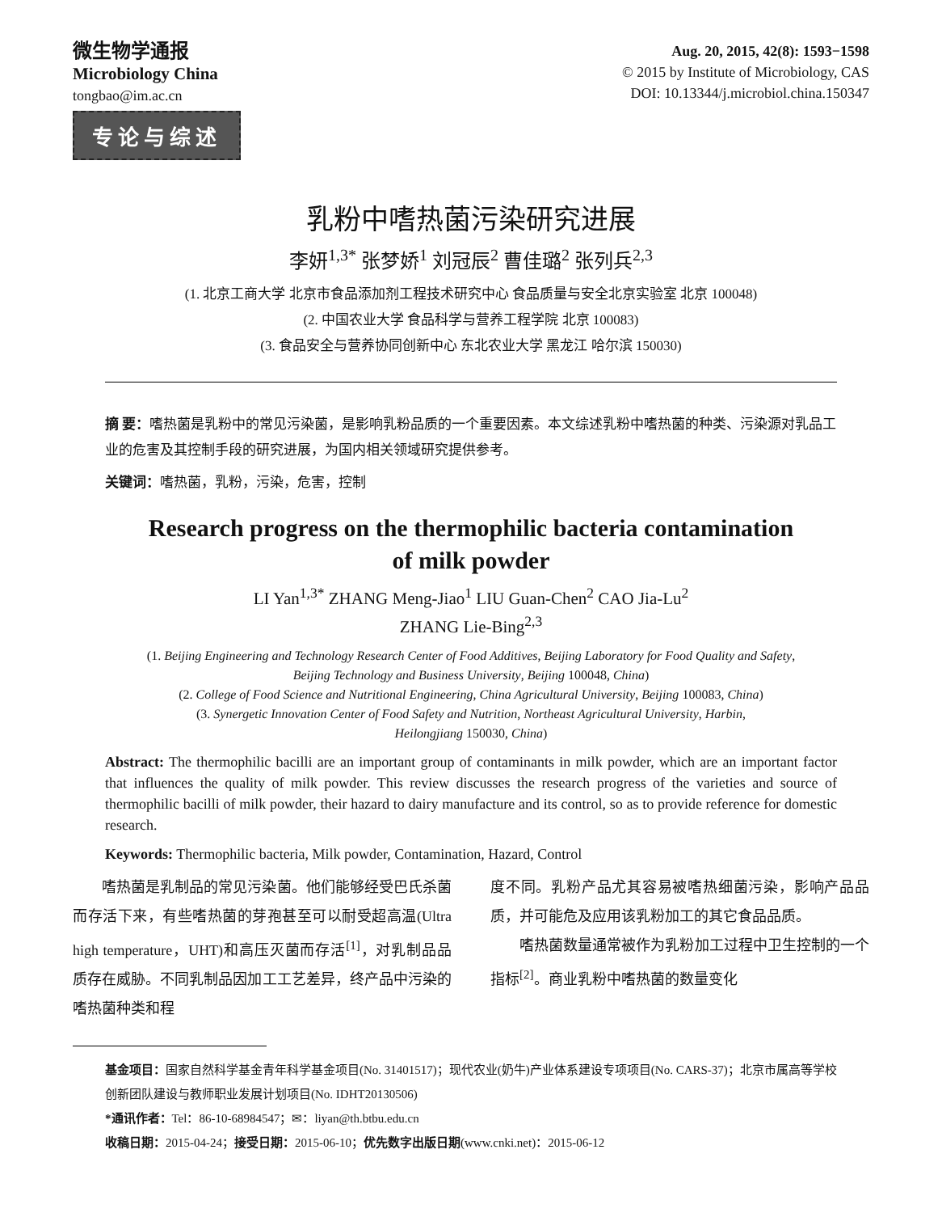微生物学通报
Microbiology China
tongbao@im.ac.cn
Aug. 20, 2015, 42(8): 1593−1598
© 2015 by Institute of Microbiology, CAS
DOI: 10.13344/j.microbiol.china.150347
专论与综述
乳粉中嗜热菌污染研究进展
李妍<sup>1,3*</sup> 张梦娇<sup>1</sup> 刘冠辰<sup>2</sup> 曹佳璐<sup>2</sup> 张列兵<sup>2,3</sup>
(1. 北京工商大学 北京市食品添加剂工程技术研究中心 食品质量与安全北京实验室 北京 100048)
(2. 中国农业大学 食品科学与营养工程学院 北京 100083)
(3. 食品安全与营养协同创新中心 东北农业大学 黑龙江 哈尔滨 150030)
摘 要：嗜热菌是乳粉中的常见污染菌，是影响乳粉品质的一个重要因素。本文综述乳粉中嗜热菌的种类、污染源对乳品工业的危害及其控制手段的研究进展，为国内相关领域研究提供参考。
关键词：嗜热菌，乳粉，污染，危害，控制
Research progress on the thermophilic bacteria contamination
of milk powder
LI Yan<sup>1,3*</sup> ZHANG Meng-Jiao<sup>1</sup> LIU Guan-Chen<sup>2</sup> CAO Jia-Lu<sup>2</sup>
ZHANG Lie-Bing<sup>2,3</sup>
(1. Beijing Engineering and Technology Research Center of Food Additives, Beijing Laboratory for Food Quality and Safety,
Beijing Technology and Business University, Beijing 100048, China)
(2. College of Food Science and Nutritional Engineering, China Agricultural University, Beijing 100083, China)
(3. Synergetic Innovation Center of Food Safety and Nutrition, Northeast Agricultural University, Harbin,
Heilongjiang 150030, China)
Abstract: The thermophilic bacilli are an important group of contaminants in milk powder, which are an important factor that influences the quality of milk powder. This review discusses the research progress of the varieties and source of thermophilic bacilli of milk powder, their hazard to dairy manufacture and its control, so as to provide reference for domestic research.
Keywords: Thermophilic bacteria, Milk powder, Contamination, Hazard, Control
嗜热菌是乳制品的常见污染菌。他们能够经受巴氏杀菌而存活下来，有些嗜热菌的芽孢甚至可以耐受超高温(Ultra high temperature，UHT)和高压灭菌而存活<sup>[1]</sup>，对乳制品品质存在威胁。不同乳制品因加工工艺差异，终产品中污染的嗜热菌种类和程
度不同。乳粉产品尤其容易被嗜热细菌污染，影响产品品质，并可能危及应用该乳粉加工的其它食品品质。
嗜热菌数量通常被作为乳粉加工过程中卫生控制的一个指标<sup>[2]</sup>。商业乳粉中嗜热菌的数量变化
基金项目：国家自然科学基金青年科学基金项目(No. 31401517)；现代农业(奶牛)产业体系建设专项项目(No. CARS-37)；北京市属高等学校创新团队建设与教师职业发展计划项目(No. IDHT20130506)
*通讯作者：Tel：86-10-68984547；✉：liyan@th.btbu.edu.cn
收稿日期：2015-04-24；接受日期：2015-06-10；优先数字出版日期(www.cnki.net)：2015-06-12